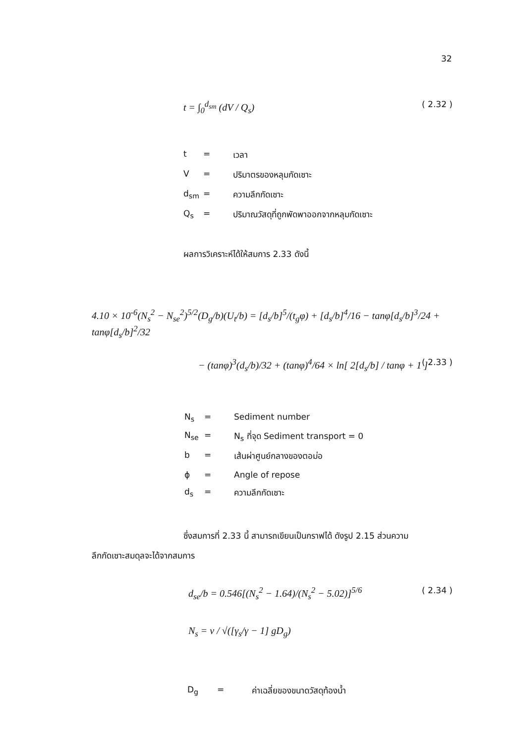32
t = ∫<sub>0</sub><sup>d<sub>sm</sub></sup> (dV / Q<sub>s</sub>) ( 2.32 )
t = เวลา
V = ปริมาตรของหลุมกัดเซาะ
d<sub>sm</sub> = ความลึกกัดเซาะ
Q<sub>s</sub> = ปริมาณวัสดุที่ถูกพัดพาออกจากหลุมกัดเซาะ
ผลการวิเคราะห์ได้ให้สมการ 2.33 ดังนี้
4.10 × 10<sup>-6</sup>(N<sub>s</sub><sup>2</sup> − N<sub>se</sub><sup>2</sup>)<sup>5/2</sup>(D<sub>g</sub>/b)(U<sub>t</sub>/b) = [d<sub>s</sub>/b]<sup>5</sup>/(t<sub>g</sub>φ) + [d<sub>s</sub>/b]<sup>4</sup>/16 − tanφ[d<sub>s</sub>/b]<sup>3</sup>/24 + tanφ[d<sub>s</sub>/b]<sup>2</sup>/32
− (tanφ)<sup>3</sup>(d<sub>s</sub>/b)/32 + (tanφ)<sup>4</sup>/64 × ln[ 2[d<sub>s</sub>/b] / tanφ + 1 ] ( 2.33 )
N<sub>s</sub> = Sediment number
N<sub>se</sub> = N<sub>s</sub> ที่จุด Sediment transport = 0
b = เส้นผ่าศูนย์กลางของตอม่อ
ϕ = Angle of repose
d<sub>s</sub> = ความลึกกัดเซาะ
ซึ่งสมการที่ 2.33 นี้ สามารถเขียนเป็นกราฟได้ ดังรูป 2.15 ส่วนความ
ลึกกัดเซาะสมดุลจะได้จากสมการ
d<sub>se</sub>/b = 0.546[(N<sub>s</sub><sup>2</sup> − 1.64)/(N<sub>s</sub><sup>2</sup> − 5.02)]<sup>5/6</sup> ( 2.34 )
N<sub>s</sub> = v / √([γ<sub>s</sub>/γ − 1] gD<sub>g</sub>)
D<sub>g</sub> = ค่าเฉลี่ยของขนาดวัสดุท้องน้ำ